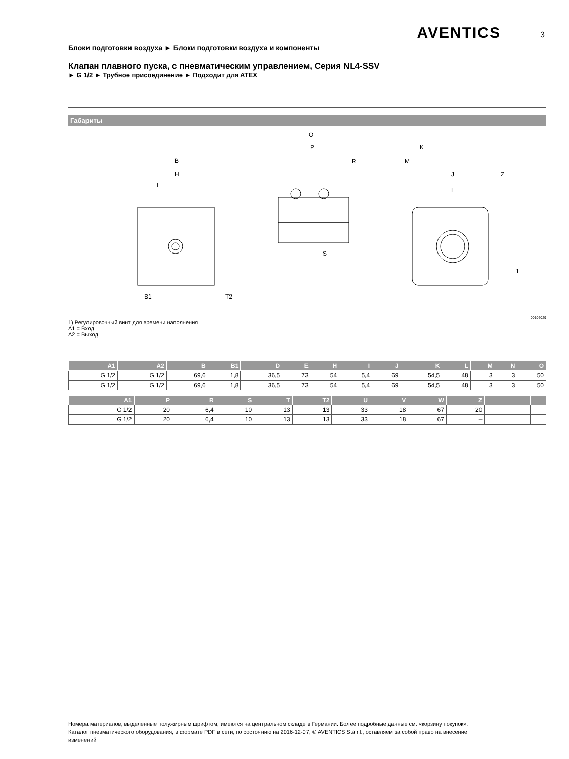AVENTICS 3
Блоки подготовки воздуха ► Блоки подготовки воздуха и компоненты
Клапан плавного пуска, с пневматическим управлением, Серия NL4-SSV
► G 1/2 ► Трубное присоединение ► Подходит для ATEX
Габариты
B
H
I
O
P
R
K
M
J
Z
L
S
B1
T2
1
00106029
1) Регулировочный винт для времени наполнения
A1 = Вход
A2 = Выход
| A1 | A2 | B | B1 | D | E | H | I | J | K | L | M | N | O |
| --- | --- | --- | --- | --- | --- | --- | --- | --- | --- | --- | --- | --- | --- |
| G 1/2 | G 1/2 | 69,6 | 1,8 | 36,5 | 73 | 54 | 5,4 | 69 | 54,5 | 48 | 3 | 3 | 50 |
| G 1/2 | G 1/2 | 69,6 | 1,8 | 36,5 | 73 | 54 | 5,4 | 69 | 54,5 | 48 | 3 | 3 | 50 |
| A1 | P | R | S | T | T2 | U | V | W | Z | | | | |
| --- | --- | --- | --- | --- | --- | --- | --- | --- | --- | --- | --- | --- | --- |
| G 1/2 | 20 | 6,4 | 10 | 13 | 13 | 33 | 18 | 67 | 20 | | | | |
| G 1/2 | 20 | 6,4 | 10 | 13 | 13 | 33 | 18 | 67 | – | | | | |
Номера материалов, выделенные полужирным шрифтом, имеются на центральном складе в Германии. Более подробные данные см. «корзину покупок».
Каталог пневматического оборудования, в формате PDF в сети, по состоянию на 2016-12-07, © AVENTICS S.à r.l., оставляем за собой право на внесение изменений